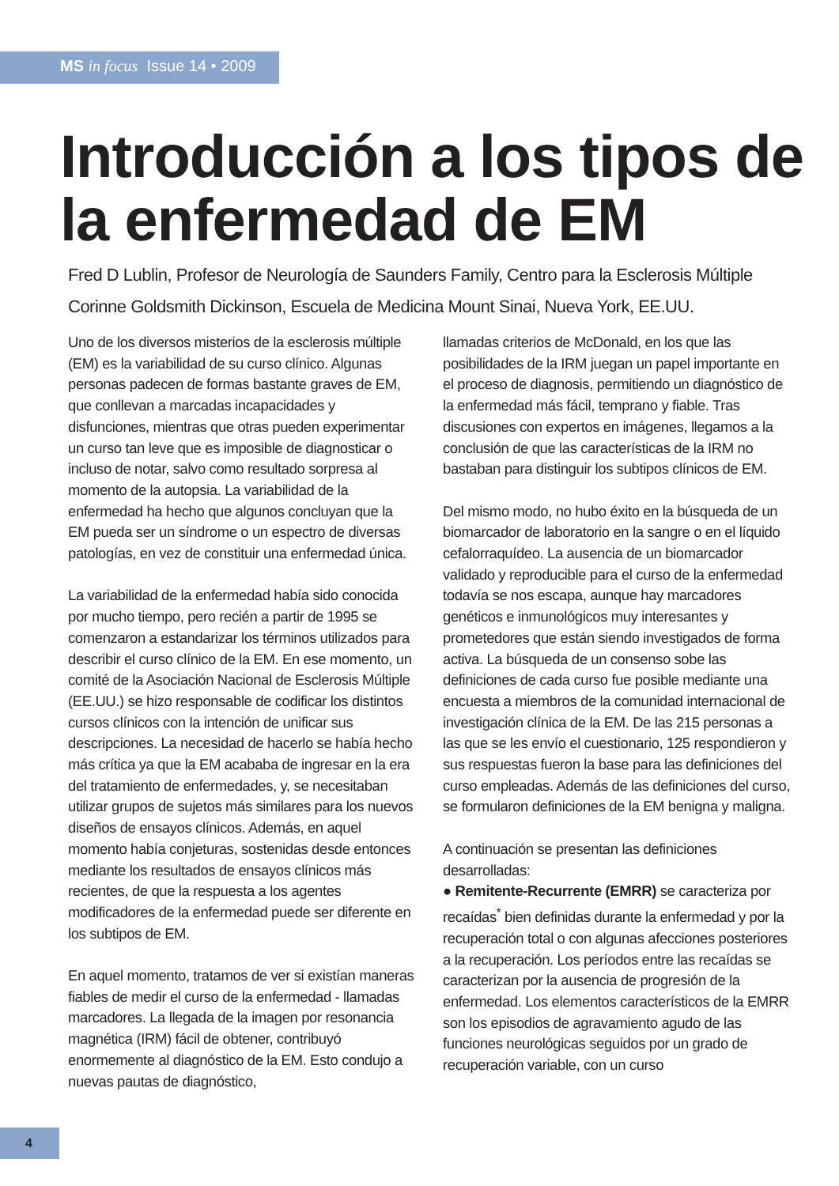MS in focus Issue 14 • 2009
Introducción a los tipos de la enfermedad de EM
Fred D Lublin, Profesor de Neurología de Saunders Family, Centro para la Esclerosis Múltiple
Corinne Goldsmith Dickinson, Escuela de Medicina Mount Sinai, Nueva York, EE.UU.
Uno de los diversos misterios de la esclerosis múltiple (EM) es la variabilidad de su curso clínico. Algunas personas padecen de formas bastante graves de EM, que conllevan a marcadas incapacidades y disfunciones, mientras que otras pueden experimentar un curso tan leve que es imposible de diagnosticar o incluso de notar, salvo como resultado sorpresa al momento de la autopsia. La variabilidad de la enfermedad ha hecho que algunos concluyan que la EM pueda ser un síndrome o un espectro de diversas patologías, en vez de constituir una enfermedad única.
La variabilidad de la enfermedad había sido conocida por mucho tiempo, pero recién a partir de 1995 se comenzaron a estandarizar los términos utilizados para describir el curso clínico de la EM. En ese momento, un comité de la Asociación Nacional de Esclerosis Múltiple (EE.UU.) se hizo responsable de codificar los distintos cursos clínicos con la intención de unificar sus descripciones. La necesidad de hacerlo se había hecho más crítica ya que la EM acababa de ingresar en la era del tratamiento de enfermedades, y, se necesitaban utilizar grupos de sujetos más similares para los nuevos diseños de ensayos clínicos. Además, en aquel momento había conjeturas, sostenidas desde entonces mediante los resultados de ensayos clínicos más recientes, de que la respuesta a los agentes modificadores de la enfermedad puede ser diferente en los subtipos de EM.
En aquel momento, tratamos de ver si existían maneras fiables de medir el curso de la enfermedad - llamadas marcadores. La llegada de la imagen por resonancia magnética (IRM) fácil de obtener, contribuyó enormemente al diagnóstico de la EM. Esto condujo a nuevas pautas de diagnóstico,
llamadas criterios de McDonald, en los que las posibilidades de la IRM juegan un papel importante en el proceso de diagnosis, permitiendo un diagnóstico de la enfermedad más fácil, temprano y fiable. Tras discusiones con expertos en imágenes, llegamos a la conclusión de que las características de la IRM no bastaban para distinguir los subtipos clínicos de EM.
Del mismo modo, no hubo éxito en la búsqueda de un biomarcador de laboratorio en la sangre o en el líquido cefalorraquídeo. La ausencia de un biomarcador validado y reproducible para el curso de la enfermedad todavía se nos escapa, aunque hay marcadores genéticos e inmunológicos muy interesantes y prometedores que están siendo investigados de forma activa. La búsqueda de un consenso sobe las definiciones de cada curso fue posible mediante una encuesta a miembros de la comunidad internacional de investigación clínica de la EM. De las 215 personas a las que se les envío el cuestionario, 125 respondieron y sus respuestas fueron la base para las definiciones del curso empleadas. Además de las definiciones del curso, se formularon definiciones de la EM benigna y maligna.
A continuación se presentan las definiciones desarrolladas:
● Remitente-Recurrente (EMRR) se caracteriza por recaídas<sup>*</sup> bien definidas durante la enfermedad y por la recuperación total o con algunas afecciones posteriores a la recuperación. Los períodos entre las recaídas se caracterizan por la ausencia de progresión de la enfermedad. Los elementos característicos de la EMRR son los episodios de agravamiento agudo de las funciones neurológicas seguidos por un grado de recuperación variable, con un curso
4